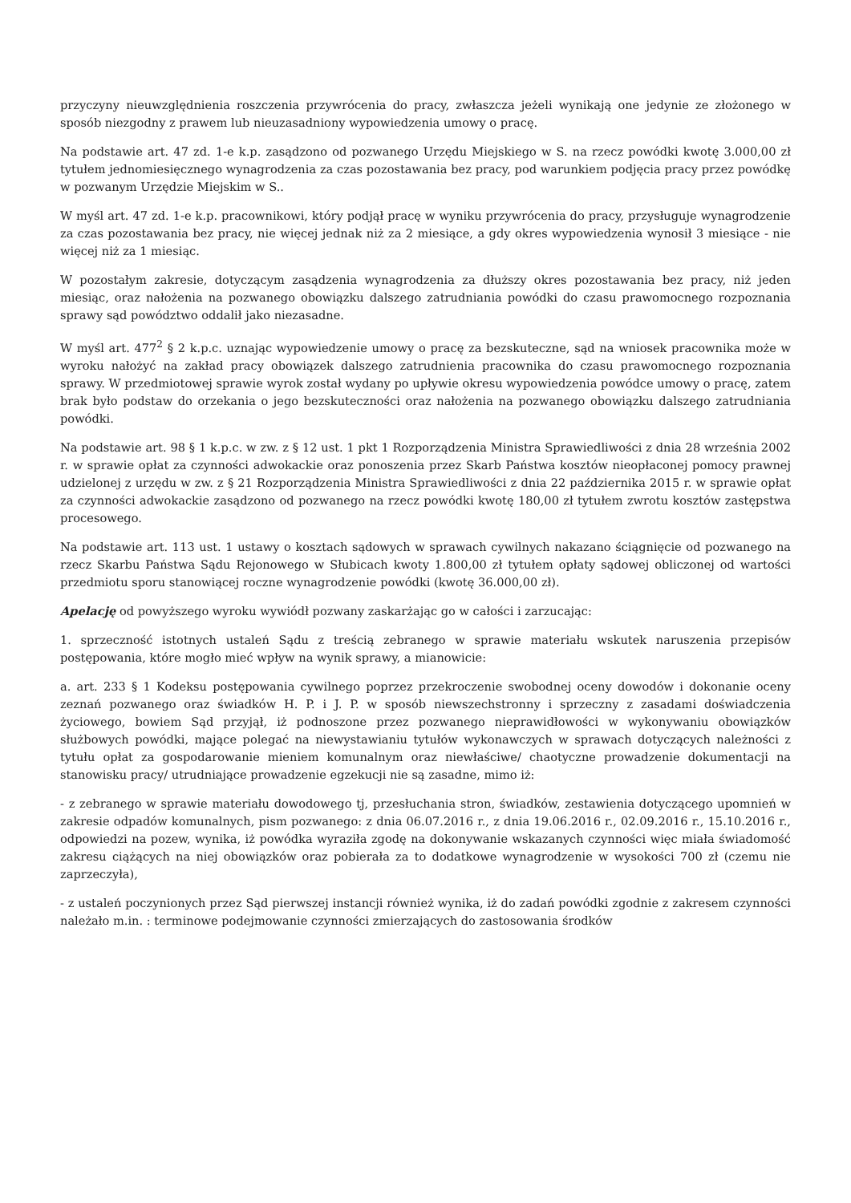przyczyny nieuwzględnienia roszczenia przywrócenia do pracy, zwłaszcza jeżeli wynikają one jedynie ze złożonego w sposób niezgodny z prawem lub nieuzasadniony wypowiedzenia umowy o pracę.
Na podstawie art. 47 zd. 1-e k.p. zasądzono od pozwanego Urzędu Miejskiego w S. na rzecz powódki kwotę 3.000,00 zł tytułem jednomiesięcznego wynagrodzenia za czas pozostawania bez pracy, pod warunkiem podjęcia pracy przez powódkę w pozwanym Urzędzie Miejskim w S..
W myśl art. 47 zd. 1-e k.p. pracownikowi, który podjął pracę w wyniku przywrócenia do pracy, przysługuje wynagrodzenie za czas pozostawania bez pracy, nie więcej jednak niż za 2 miesiące, a gdy okres wypowiedzenia wynosił 3 miesiące - nie więcej niż za 1 miesiąc.
W pozostałym zakresie, dotyczącym zasądzenia wynagrodzenia za dłuższy okres pozostawania bez pracy, niż jeden miesiąc, oraz nałożenia na pozwanego obowiązku dalszego zatrudniania powódki do czasu prawomocnego rozpoznania sprawy sąd powództwo oddalił jako niezasadne.
W myśl art. 477<sup>2</sup> § 2 k.p.c. uznając wypowiedzenie umowy o pracę za bezskuteczne, sąd na wniosek pracownika może w wyroku nałożyć na zakład pracy obowiązek dalszego zatrudnienia pracownika do czasu prawomocnego rozpoznania sprawy. W przedmiotowej sprawie wyrok został wydany po upływie okresu wypowiedzenia powódce umowy o pracę, zatem brak było podstaw do orzekania o jego bezskuteczności oraz nałożenia na pozwanego obowiązku dalszego zatrudniania powódki.
Na podstawie art. 98 § 1 k.p.c. w zw. z § 12 ust. 1 pkt 1 Rozporządzenia Ministra Sprawiedliwości z dnia 28 września 2002 r. w sprawie opłat za czynności adwokackie oraz ponoszenia przez Skarb Państwa kosztów nieopłaconej pomocy prawnej udzielonej z urzędu w zw. z § 21 Rozporządzenia Ministra Sprawiedliwości z dnia 22 października 2015 r. w sprawie opłat za czynności adwokackie zasądzono od pozwanego na rzecz powódki kwotę 180,00 zł tytułem zwrotu kosztów zastępstwa procesowego.
Na podstawie art. 113 ust. 1 ustawy o kosztach sądowych w sprawach cywilnych nakazano ściągnięcie od pozwanego na rzecz Skarbu Państwa Sądu Rejonowego w Słubicach kwoty 1.800,00 zł tytułem opłaty sądowej obliczonej od wartości przedmiotu sporu stanowiącej roczne wynagrodzenie powódki (kwotę 36.000,00 zł).
Apelację od powyższego wyroku wywiódł pozwany zaskarżając go w całości i zarzucając:
1. sprzeczność istotnych ustaleń Sądu z treścią zebranego w sprawie materiału wskutek naruszenia przepisów postępowania, które mogło mieć wpływ na wynik sprawy, a mianowicie:
a. art. 233 § 1 Kodeksu postępowania cywilnego poprzez przekroczenie swobodnej oceny dowodów i dokonanie oceny zeznań pozwanego oraz świadków H. P. i J. P. w sposób niewszechstronny i sprzeczny z zasadami doświadczenia życiowego, bowiem Sąd przyjął, iż podnoszone przez pozwanego nieprawidłowości w wykonywaniu obowiązków służbowych powódki, mające polegać na niewystawianiu tytułów wykonawczych w sprawach dotyczących należności z tytułu opłat za gospodarowanie mieniem komunalnym oraz niewłaściwe/ chaotyczne prowadzenie dokumentacji na stanowisku pracy/ utrudniające prowadzenie egzekucji nie są zasadne, mimo iż:
- z zebranego w sprawie materiału dowodowego tj, przesłuchania stron, świadków, zestawienia dotyczącego upomnień w zakresie odpadów komunalnych, pism pozwanego: z dnia 06.07.2016 r., z dnia 19.06.2016 r., 02.09.2016 r., 15.10.2016 r., odpowiedzi na pozew, wynika, iż powódka wyraziła zgodę na dokonywanie wskazanych czynności więc miała świadomość zakresu ciążących na niej obowiązków oraz pobierała za to dodatkowe wynagrodzenie w wysokości 700 zł (czemu nie zaprzeczyła),
- z ustaleń poczynionych przez Sąd pierwszej instancji również wynika, iż do zadań powódki zgodnie z zakresem czynności należało m.in. : terminowe podejmowanie czynności zmierzających do zastosowania środków